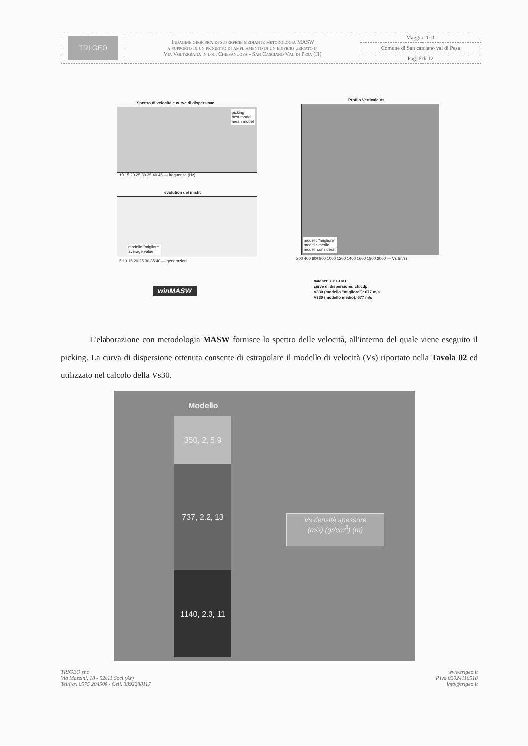| TRI GEO | Indagine geofisica di superficie mediante metodologia MASW a supporto di un progetto di ampliamento di un edificio ubicato in Via Volterrana in loc. Chiesanuova - San Casciano Val di Pesa (FI) | Maggio 2011 |
| | | Comune di San casciano val di Pesa |
| | | Pag. 6 di 12 |
Spettro di velocità e curve di dispersione
picking
best model
mean model
10 15 20 25 30 35 40 45 — frequenza (Hz)
evolution del misfit
modello "migliore"
average value
5 10 15 20 25 30 35 40 — generazioni
Profilo Verticale Vs
modello "migliore"
modello medio
modelli considerati
200 400 600 800 1000 1200 1400 1600 1800 2000 — Vs (m/s)
winMASW
dataset: CH1.DAT
curve di dispersione: ch.cdp
VS30 (modello "migliore"): 677 m/s
VS30 (modello medio): 677 m/s
L'elaborazione con metodologia MASW fornisce lo spettro delle velocità, all'interno del quale viene eseguito il picking. La curva di dispersione ottenuta consente di estrapolare il modello di velocità (Vs) riportato nella Tavola 02 ed utilizzato nel calcolo della Vs30.
Modello
350, 2, 5.9
737, 2.2, 13
1140, 2.3, 11
Vs densità spessore
(m/s) (gr/cm<sup>3</sup>) (m)
TRIGEO snc
Via Mazzini, 18 - 52011 Soci (Ar)
Tel/Fax 0575 204500 - Cell. 3392288117
www.trigeo.it
P.iva 02024110518
info@trigeo.it